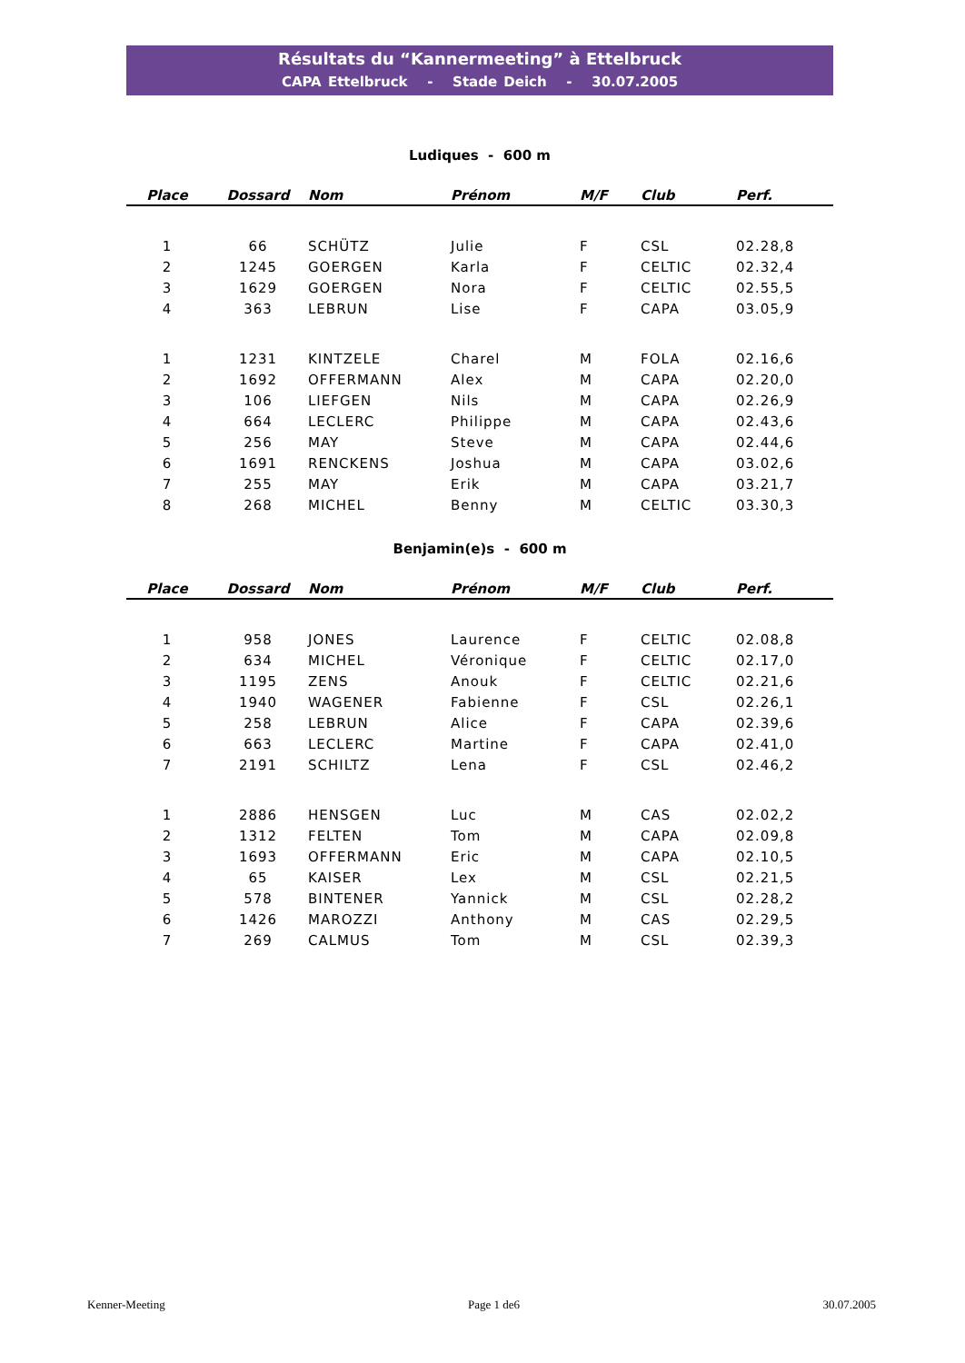Résultats du “Kannermeeting” à Ettelbruck
CAPA Ettelbruck - Stade Deich - 30.07.2005
Ludiques - 600 m
| Place | Dossard | Nom | Prénom | M/F | Club | Perf. |
| --- | --- | --- | --- | --- | --- | --- |
| 1 | 66 | SCHÜTZ | Julie | F | CSL | 02.28,8 |
| 2 | 1245 | GOERGEN | Karla | F | CELTIC | 02.32,4 |
| 3 | 1629 | GOERGEN | Nora | F | CELTIC | 02.55,5 |
| 4 | 363 | LEBRUN | Lise | F | CAPA | 03.05,9 |
| 1 | 1231 | KINTZELE | Charel | M | FOLA | 02.16,6 |
| 2 | 1692 | OFFERMANN | Alex | M | CAPA | 02.20,0 |
| 3 | 106 | LIEFGEN | Nils | M | CAPA | 02.26,9 |
| 4 | 664 | LECLERC | Philippe | M | CAPA | 02.43,6 |
| 5 | 256 | MAY | Steve | M | CAPA | 02.44,6 |
| 6 | 1691 | RENCKENS | Joshua | M | CAPA | 03.02,6 |
| 7 | 255 | MAY | Erik | M | CAPA | 03.21,7 |
| 8 | 268 | MICHEL | Benny | M | CELTIC | 03.30,3 |
Benjamin(e)s - 600 m
| Place | Dossard | Nom | Prénom | M/F | Club | Perf. |
| --- | --- | --- | --- | --- | --- | --- |
| 1 | 958 | JONES | Laurence | F | CELTIC | 02.08,8 |
| 2 | 634 | MICHEL | Véronique | F | CELTIC | 02.17,0 |
| 3 | 1195 | ZENS | Anouk | F | CELTIC | 02.21,6 |
| 4 | 1940 | WAGENER | Fabienne | F | CSL | 02.26,1 |
| 5 | 258 | LEBRUN | Alice | F | CAPA | 02.39,6 |
| 6 | 663 | LECLERC | Martine | F | CAPA | 02.41,0 |
| 7 | 2191 | SCHILTZ | Lena | F | CSL | 02.46,2 |
| 1 | 2886 | HENSGEN | Luc | M | CAS | 02.02,2 |
| 2 | 1312 | FELTEN | Tom | M | CAPA | 02.09,8 |
| 3 | 1693 | OFFERMANN | Eric | M | CAPA | 02.10,5 |
| 4 | 65 | KAISER | Lex | M | CSL | 02.21,5 |
| 5 | 578 | BINTENER | Yannick | M | CSL | 02.28,2 |
| 6 | 1426 | MAROZZI | Anthony | M | CAS | 02.29,5 |
| 7 | 269 | CALMUS | Tom | M | CSL | 02.39,3 |
Kenner-Meeting Page 1 de6 30.07.2005